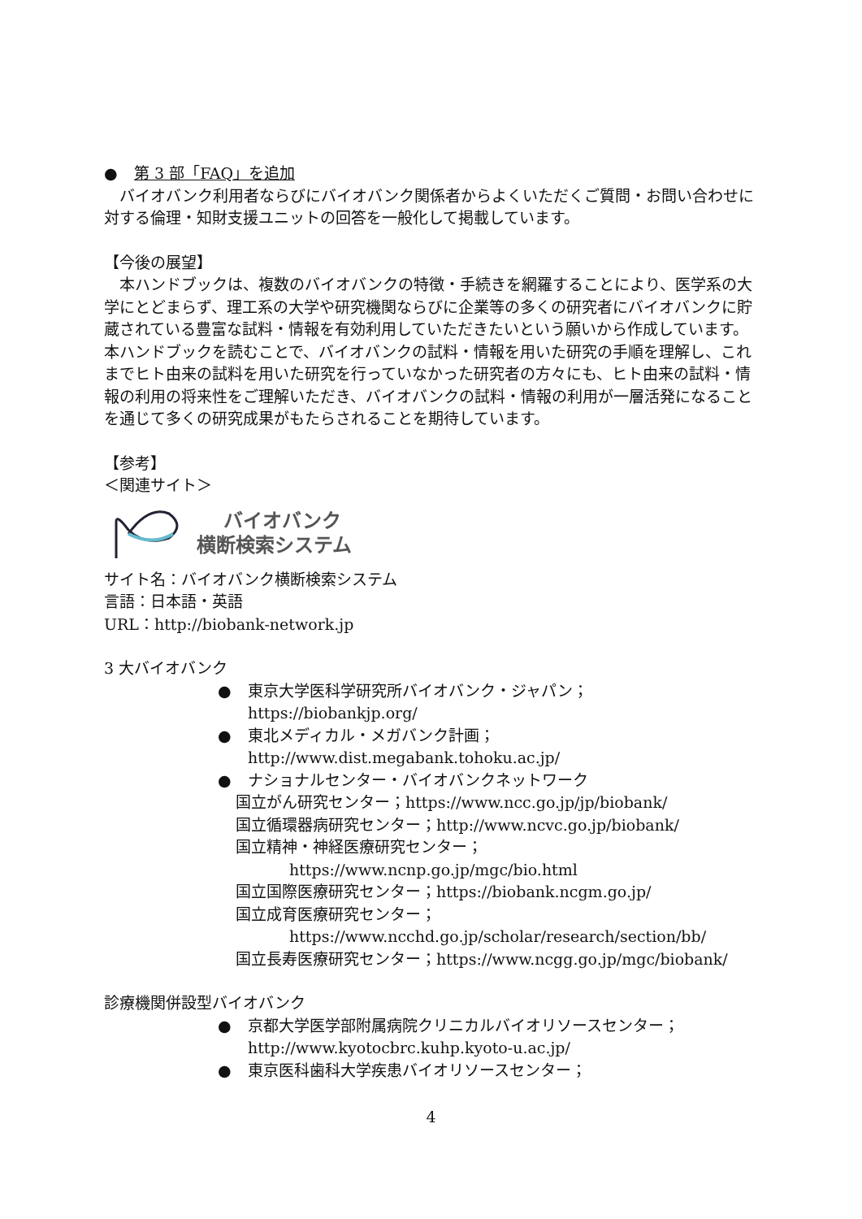● 第 3 部「FAQ」を追加
　バイオバンク利用者ならびにバイオバンク関係者からよくいただくご質問・お問い合わせに対する倫理・知財支援ユニットの回答を一般化して掲載しています。
【今後の展望】
　本ハンドブックは、複数のバイオバンクの特徴・手続きを網羅することにより、医学系の大学にとどまらず、理工系の大学や研究機関ならびに企業等の多くの研究者にバイオバンクに貯蔵されている豊富な試料・情報を有効利用していただきたいという願いから作成しています。本ハンドブックを読むことで、バイオバンクの試料・情報を用いた研究の手順を理解し、これまでヒト由来の試料を用いた研究を行っていなかった研究者の方々にも、ヒト由来の試料・情報の利用の将来性をご理解いただき、バイオバンクの試料・情報の利用が一層活発になることを通じて多くの研究成果がもたらされることを期待しています。
【参考】
＜関連サイト＞
バイオバンク
横断検索システム
サイト名：バイオバンク横断検索システム
言語：日本語・英語
URL：http://biobank-network.jp
3 大バイオバンク
● 東京大学医科学研究所バイオバンク・ジャパン；
https://biobankjp.org/
● 東北メディカル・メガバンク計画；
http://www.dist.megabank.tohoku.ac.jp/
● ナショナルセンター・バイオバンクネットワーク
国立がん研究センター；https://www.ncc.go.jp/jp/biobank/
国立循環器病研究センター；http://www.ncvc.go.jp/biobank/
国立精神・神経医療研究センター；
https://www.ncnp.go.jp/mgc/bio.html
国立国際医療研究センター；https://biobank.ncgm.go.jp/
国立成育医療研究センター；
https://www.ncchd.go.jp/scholar/research/section/bb/
国立長寿医療研究センター；https://www.ncgg.go.jp/mgc/biobank/
診療機関併設型バイオバンク
● 京都大学医学部附属病院クリニカルバイオリソースセンター；
http://www.kyotocbrc.kuhp.kyoto-u.ac.jp/
● 東京医科歯科大学疾患バイオリソースセンター；
4